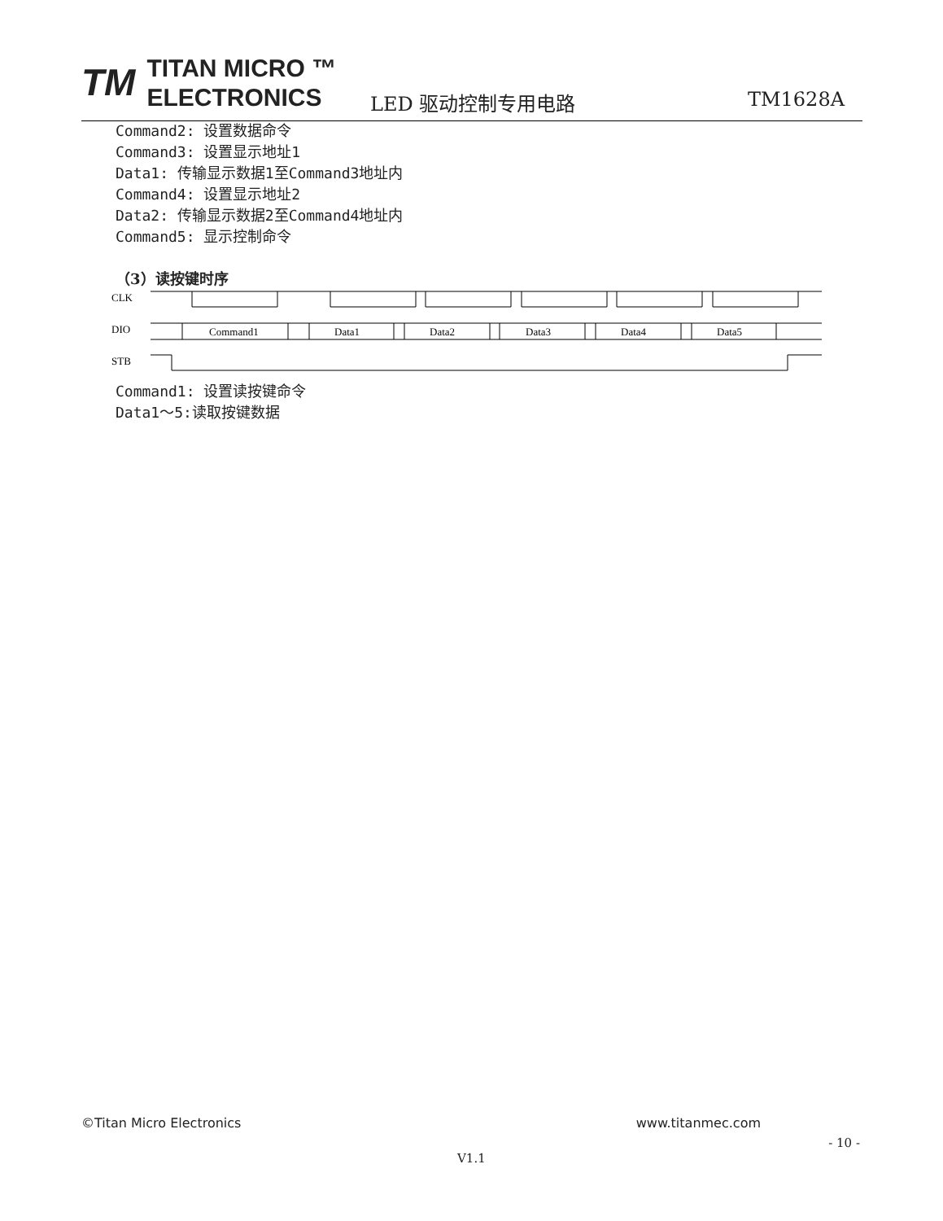TM TITAN MICRO ™
ELECTRONICS
LED 驱动控制专用电路 TM1628A
Command2: 设置数据命令
Command3: 设置显示地址1
Data1: 传输显示数据1至Command3地址内
Command4: 设置显示地址2
Data2: 传输显示数据2至Command4地址内
Command5: 显示控制命令
（3）读按键时序
CLK
DIO
STB
Command1
Data1
Data2
Data3
Data4
Data5
Command1: 设置读按键命令
Data1～5:读取按键数据
©Titan Micro Electronics www.titanmec.com
- 10 -
V1.1